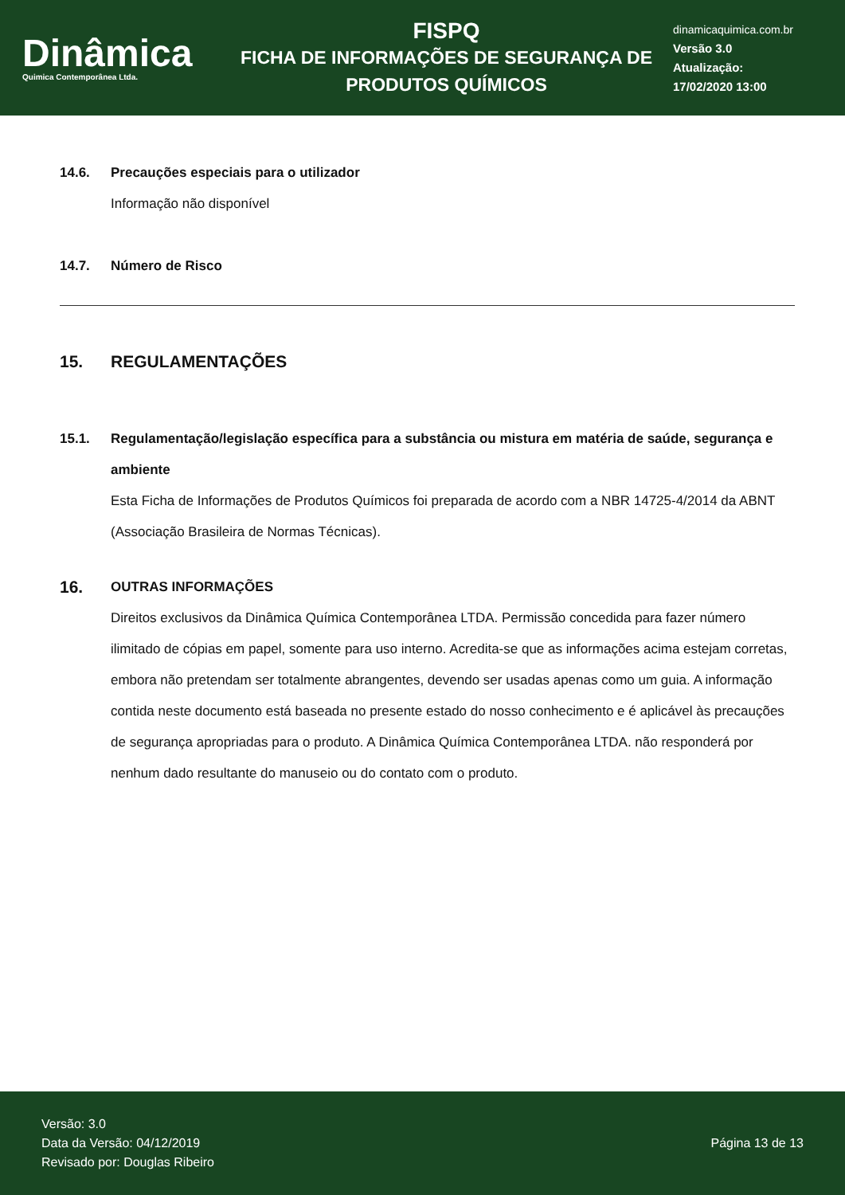Dinâmica
Quimica Contemporânea Ltda.
FISPQ
FICHA DE INFORMAÇÕES DE SEGURANÇA DE PRODUTOS QUÍMICOS
dinamicaquimica.com.br
Versão 3.0
Atualização:
17/02/2020 13:00
14.6. Precauções especiais para o utilizador
Informação não disponível
14.7. Número de Risco
15. REGULAMENTAÇÕES
15.1. Regulamentação/legislação específica para a substância ou mistura em matéria de saúde, segurança e ambiente
Esta Ficha de Informações de Produtos Químicos foi preparada de acordo com a NBR 14725-4/2014 da ABNT (Associação Brasileira de Normas Técnicas).
16. OUTRAS INFORMAÇÕES
Direitos exclusivos da Dinâmica Química Contemporânea LTDA. Permissão concedida para fazer número ilimitado de cópias em papel, somente para uso interno. Acredita-se que as informações acima estejam corretas, embora não pretendam ser totalmente abrangentes, devendo ser usadas apenas como um guia. A informação contida neste documento está baseada no presente estado do nosso conhecimento e é aplicável às precauções de segurança apropriadas para o produto. A Dinâmica Química Contemporânea LTDA. não responderá por nenhum dado resultante do manuseio ou do contato com o produto.
Versão: 3.0
Data da Versão: 04/12/2019
Revisado por: Douglas Ribeiro
Página 13 de 13